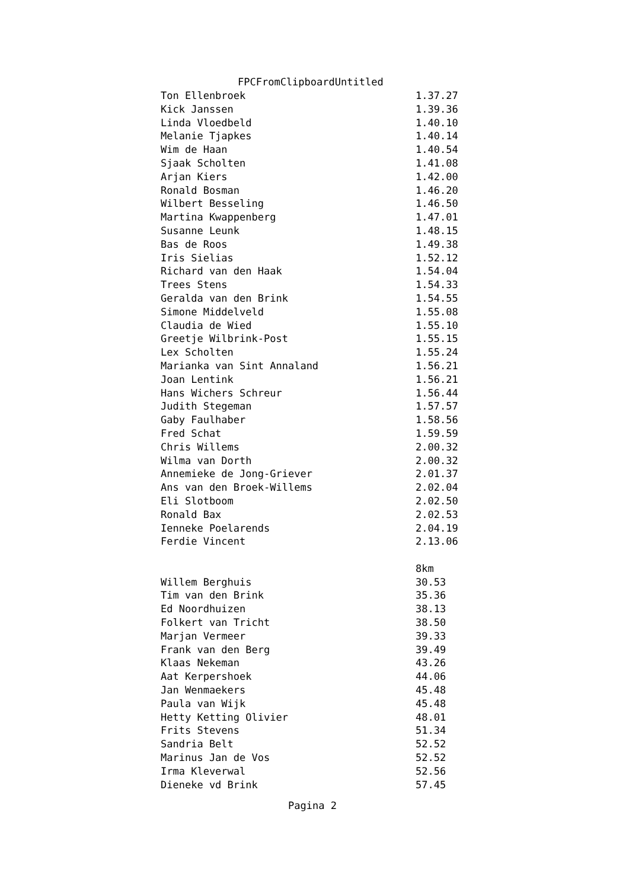FPCFromClipboardUntitled
| Ton Ellenbroek | 1.37.27 |
| Kick Janssen | 1.39.36 |
| Linda Vloedbeld | 1.40.10 |
| Melanie Tjapkes | 1.40.14 |
| Wim de Haan | 1.40.54 |
| Sjaak Scholten | 1.41.08 |
| Arjan Kiers | 1.42.00 |
| Ronald Bosman | 1.46.20 |
| Wilbert Besseling | 1.46.50 |
| Martina Kwappenberg | 1.47.01 |
| Susanne Leunk | 1.48.15 |
| Bas de Roos | 1.49.38 |
| Iris Sielias | 1.52.12 |
| Richard van den Haak | 1.54.04 |
| Trees Stens | 1.54.33 |
| Geralda van den Brink | 1.54.55 |
| Simone Middelveld | 1.55.08 |
| Claudia de Wied | 1.55.10 |
| Greetje Wilbrink-Post | 1.55.15 |
| Lex Scholten | 1.55.24 |
| Marianka van Sint Annaland | 1.56.21 |
| Joan Lentink | 1.56.21 |
| Hans Wichers Schreur | 1.56.44 |
| Judith Stegeman | 1.57.57 |
| Gaby Faulhaber | 1.58.56 |
| Fred Schat | 1.59.59 |
| Chris Willems | 2.00.32 |
| Wilma van Dorth | 2.00.32 |
| Annemieke de Jong-Griever | 2.01.37 |
| Ans van den Broek-Willems | 2.02.04 |
| Eli Slotboom | 2.02.50 |
| Ronald Bax | 2.02.53 |
| Ienneke Poelarends | 2.04.19 |
| Ferdie Vincent | 2.13.06 |
| | 8km |
| Willem Berghuis | 30.53 |
| Tim van den Brink | 35.36 |
| Ed Noordhuizen | 38.13 |
| Folkert van Tricht | 38.50 |
| Marjan Vermeer | 39.33 |
| Frank van den Berg | 39.49 |
| Klaas Nekeman | 43.26 |
| Aat Kerpershoek | 44.06 |
| Jan Wenmaekers | 45.48 |
| Paula van Wijk | 45.48 |
| Hetty Ketting Olivier | 48.01 |
| Frits Stevens | 51.34 |
| Sandria Belt | 52.52 |
| Marinus Jan de Vos | 52.52 |
| Irma Kleverwal | 52.56 |
| Dieneke vd Brink | 57.45 |
Pagina 2